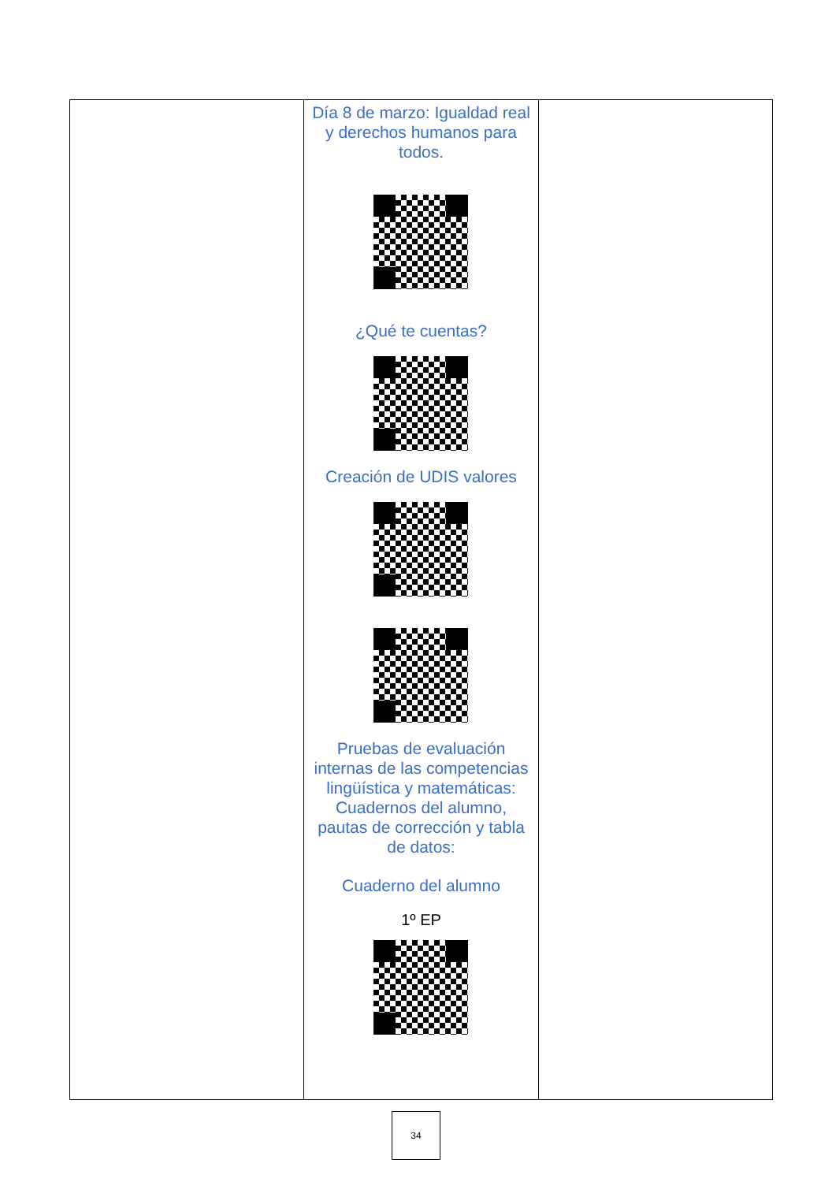| | Día 8 de marzo: Igualdad real y derechos humanos para todos. ¿Qué te cuentas? Creación de UDIS valores Pruebas de evaluación internas de las competencias lingüística y matemáticas: Cuadernos del alumno, pautas de corrección y tabla de datos: Cuaderno del alumno 1º EP | |
34